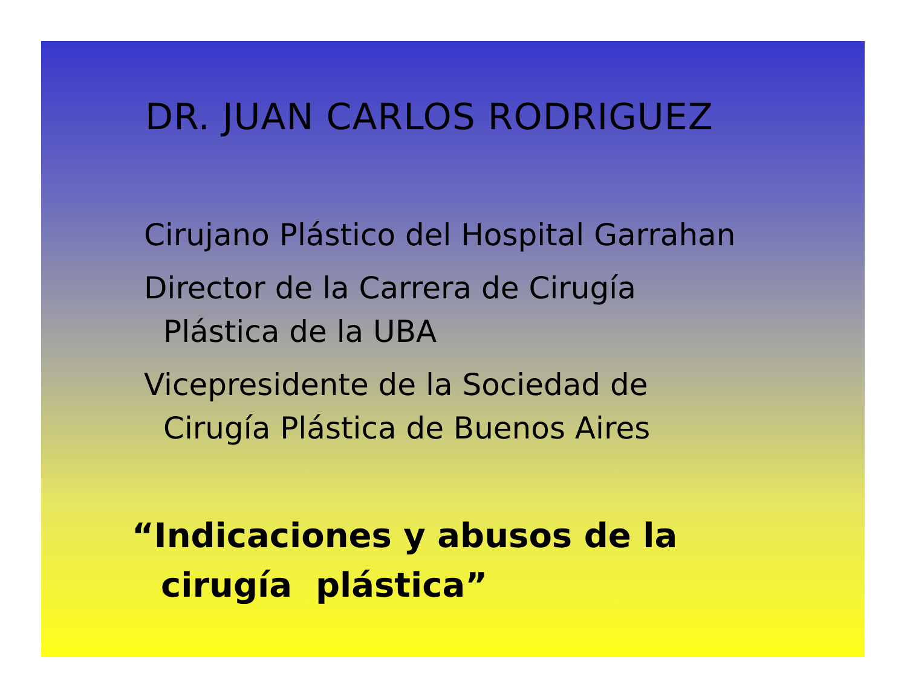DR. JUAN CARLOS RODRIGUEZ
Cirujano Plástico del Hospital Garrahan
Director de la Carrera de Cirugía
Plástica de la UBA
Vicepresidente de la Sociedad de
Cirugía Plástica de Buenos Aires
“Indicaciones y abusos de la
cirugía plástica”